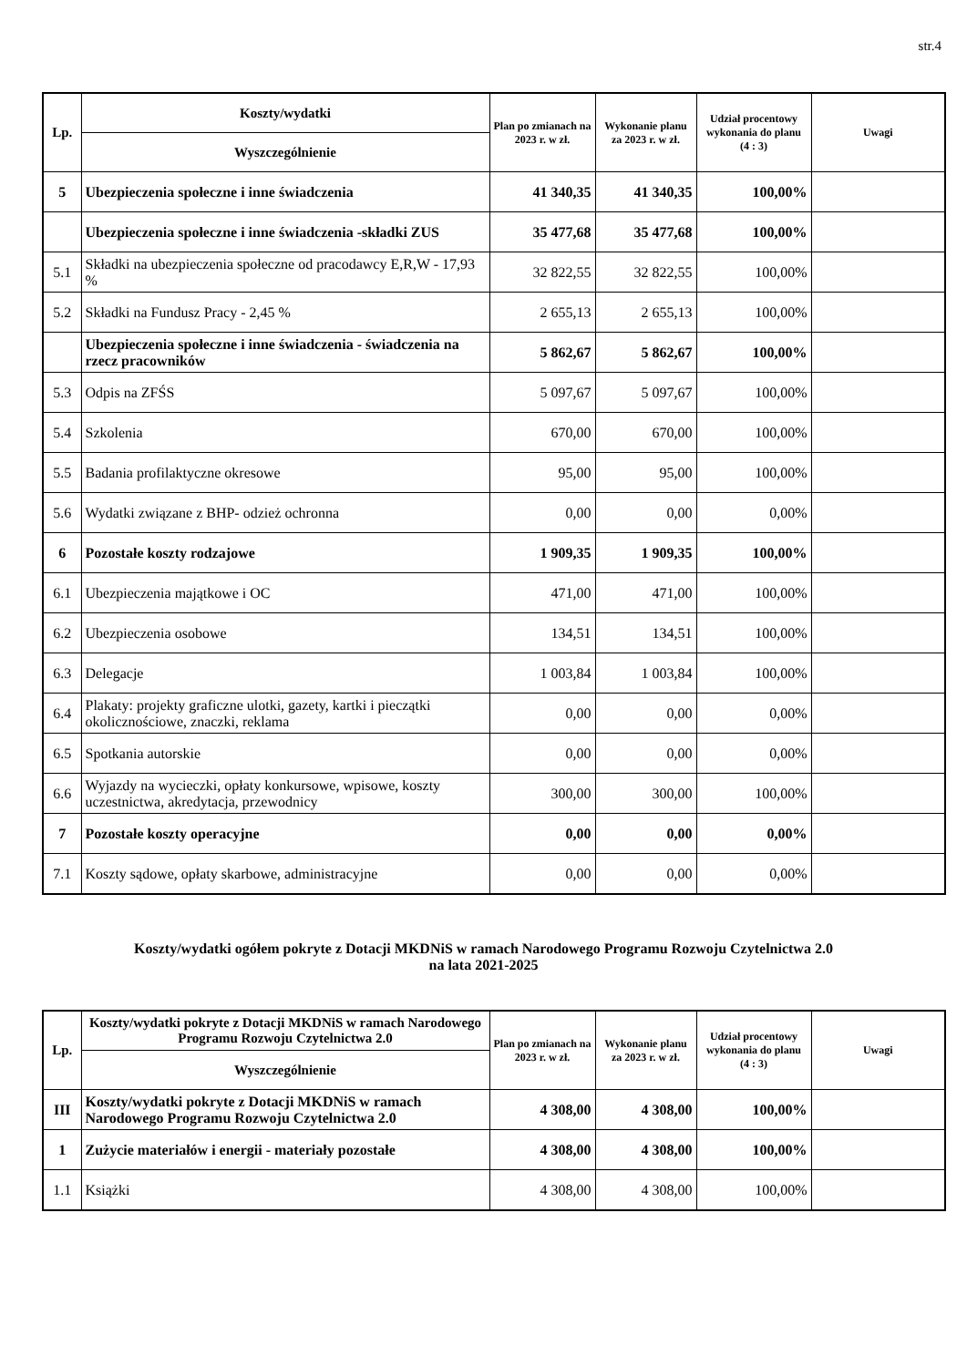str.4
| Lp. | Koszty/wydatki | Plan po zmianach na 2023 r. w zł. | Wykonanie planu za 2023 r. w zł. | Udział procentowy wykonania do planu (4 : 3) | Uwagi |
| --- | --- | --- | --- | --- | --- |
| | Wyszczególnienie | | | | |
| 5 | Ubezpieczenia społeczne i inne świadczenia | 41 340,35 | 41 340,35 | 100,00% | |
| | Ubezpieczenia społeczne i inne świadczenia -składki ZUS | 35 477,68 | 35 477,68 | 100,00% | |
| 5.1 | Składki na ubezpieczenia społeczne od pracodawcy E,R,W - 17,93 % | 32 822,55 | 32 822,55 | 100,00% | |
| 5.2 | Składki na Fundusz Pracy - 2,45 % | 2 655,13 | 2 655,13 | 100,00% | |
| | Ubezpieczenia społeczne i inne świadczenia - świadczenia na rzecz pracowników | 5 862,67 | 5 862,67 | 100,00% | |
| 5.3 | Odpis na ZFŚS | 5 097,67 | 5 097,67 | 100,00% | |
| 5.4 | Szkolenia | 670,00 | 670,00 | 100,00% | |
| 5.5 | Badania profilaktyczne okresowe | 95,00 | 95,00 | 100,00% | |
| 5.6 | Wydatki związane z BHP- odzież ochronna | 0,00 | 0,00 | 0,00% | |
| 6 | Pozostałe koszty rodzajowe | 1 909,35 | 1 909,35 | 100,00% | |
| 6.1 | Ubezpieczenia majątkowe i OC | 471,00 | 471,00 | 100,00% | |
| 6.2 | Ubezpieczenia osobowe | 134,51 | 134,51 | 100,00% | |
| 6.3 | Delegacje | 1 003,84 | 1 003,84 | 100,00% | |
| 6.4 | Plakaty: projekty graficzne ulotki, gazety, kartki i pieczątki okolicznościowe, znaczki, reklama | 0,00 | 0,00 | 0,00% | |
| 6.5 | Spotkania autorskie | 0,00 | 0,00 | 0,00% | |
| 6.6 | Wyjazdy na wycieczki, opłaty konkursowe, wpisowe, koszty uczestnictwa, akredytacja, przewodnicy | 300,00 | 300,00 | 100,00% | |
| 7 | Pozostałe koszty operacyjne | 0,00 | 0,00 | 0,00% | |
| 7.1 | Koszty sądowe, opłaty skarbowe, administracyjne | 0,00 | 0,00 | 0,00% | |
Koszty/wydatki ogółem pokryte z Dotacji MKDNiS w ramach Narodowego Programu Rozwoju Czytelnictwa 2.0
na lata 2021-2025
| Lp. | Koszty/wydatki pokryte z Dotacji MKDNiS w ramach Narodowego Programu Rozwoju Czytelnictwa 2.0 | Plan po zmianach na 2023 r. w zł. | Wykonanie planu za 2023 r. w zł. | Udział procentowy wykonania do planu (4 : 3) | Uwagi |
| --- | --- | --- | --- | --- | --- |
| | Wyszczególnienie | | | | |
| III | Koszty/wydatki pokryte z Dotacji MKDNiS w ramach Narodowego Programu Rozwoju Czytelnictwa 2.0 | 4 308,00 | 4 308,00 | 100,00% | |
| 1 | Zużycie materiałów i energii - materiały pozostałe | 4 308,00 | 4 308,00 | 100,00% | |
| 1.1 | Książki | 4 308,00 | 4 308,00 | 100,00% | |